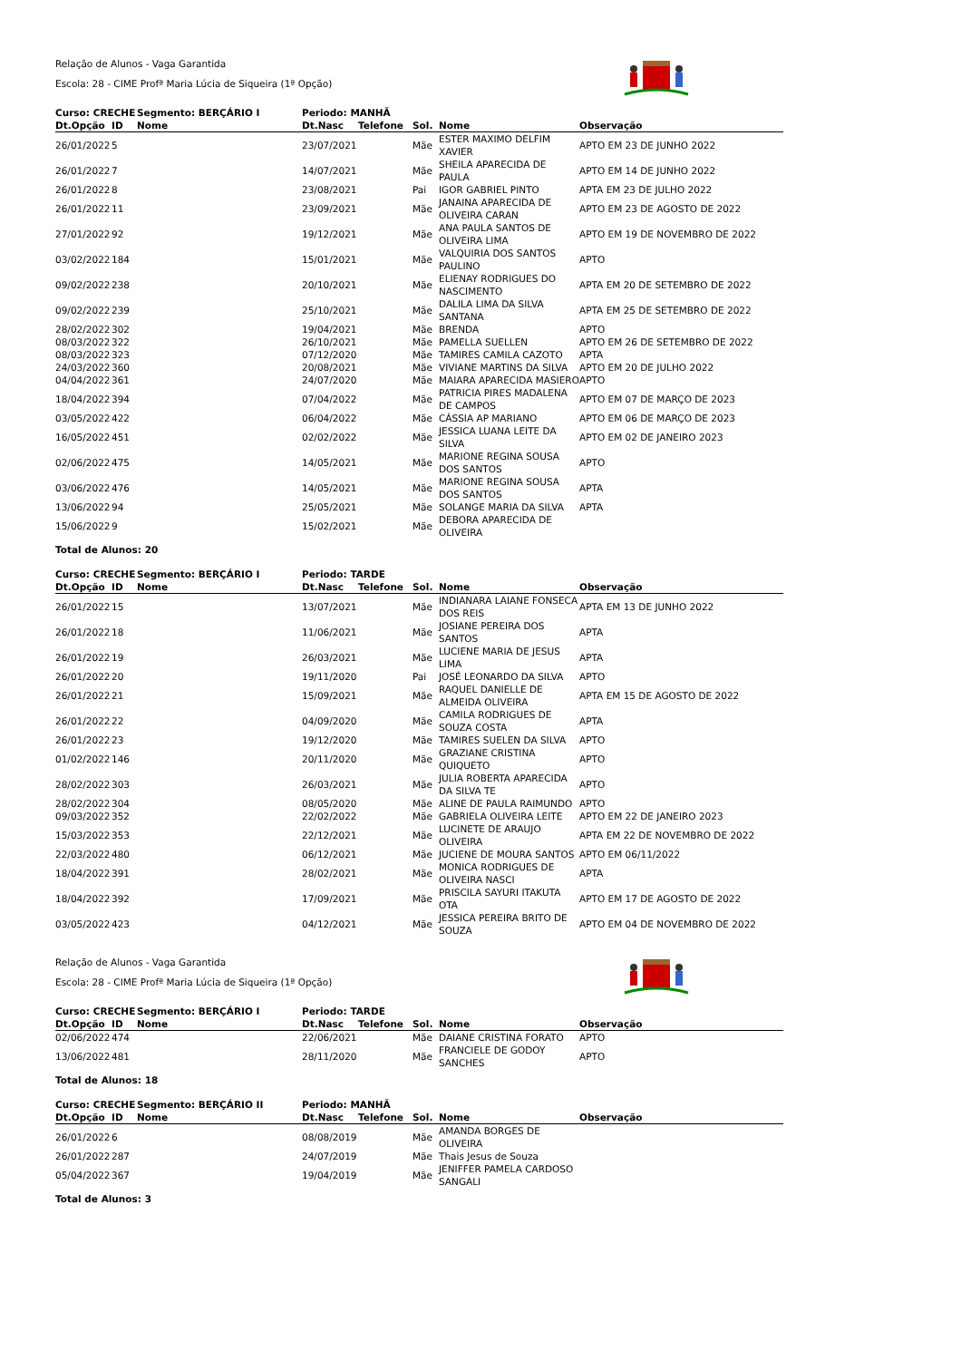Relação de Alunos - Vaga Garantida
Escola: 28 - CIME Profª Maria Lúcia de Siqueira (1ª Opção)
| Curso: CRECHE | | Segmento: BERÇÁRIO I | Periodo: MANHÃ | | | | |
| --- | --- | --- | --- | --- | --- | --- | --- |
| Dt.Opção | ID | Nome | Dt.Nasc | Telefone | Sol. | Nome | Observação |
| 26/01/2022 | 5 | | 23/07/2021 | | Mãe | ESTER MAXIMO DELFIM XAVIER | APTO EM 23 DE JUNHO 2022 |
| 26/01/2022 | 7 | | 14/07/2021 | | Mãe | SHEILA APARECIDA DE PAULA | APTO EM 14 DE JUNHO 2022 |
| 26/01/2022 | 8 | | 23/08/2021 | | Pai | IGOR GABRIEL PINTO | APTA EM 23 DE JULHO 2022 |
| 26/01/2022 | 11 | | 23/09/2021 | | Mãe | JANAINA APARECIDA DE OLIVEIRA CARAN | APTO EM 23 DE AGOSTO DE 2022 |
| 27/01/2022 | 92 | | 19/12/2021 | | Mãe | ANA PAULA SANTOS DE OLIVEIRA LIMA | APTO EM 19 DE NOVEMBRO DE 2022 |
| 03/02/2022 | 184 | | 15/01/2021 | | Mãe | VALQUIRIA DOS SANTOS PAULINO | APTO |
| 09/02/2022 | 238 | | 20/10/2021 | | Mãe | ELIENAY RODRIGUES DO NASCIMENTO | APTA EM 20 DE SETEMBRO DE 2022 |
| 09/02/2022 | 239 | | 25/10/2021 | | Mãe | DALILA LIMA DA SILVA SANTANA | APTA EM 25 DE SETEMBRO DE 2022 |
| 28/02/2022 | 302 | | 19/04/2021 | | Mãe | BRENDA | APTO |
| 08/03/2022 | 322 | | 26/10/2021 | | Mãe | PAMELLA SUELLEN | APTO EM 26 DE SETEMBRO DE 2022 |
| 08/03/2022 | 323 | | 07/12/2020 | | Mãe | TAMIRES CAMILA CAZOTO | APTA |
| 24/03/2022 | 360 | | 20/08/2021 | | Mãe | VIVIANE MARTINS DA SILVA | APTO EM 20 DE JULHO 2022 |
| 04/04/2022 | 361 | | 24/07/2020 | | Mãe | MAIARA APARECIDA MASIERO | APTO |
| 18/04/2022 | 394 | | 07/04/2022 | | Mãe | PATRICIA PIRES MADALENA DE CAMPOS | APTO EM 07 DE MARÇO DE 2023 |
| 03/05/2022 | 422 | | 06/04/2022 | | Mãe | CÁSSIA AP MARIANO | APTO EM 06 DE MARÇO DE 2023 |
| 16/05/2022 | 451 | | 02/02/2022 | | Mãe | JESSICA LUANA LEITE DA SILVA | APTO EM 02 DE JANEIRO 2023 |
| 02/06/2022 | 475 | | 14/05/2021 | | Mãe | MARIONE REGINA SOUSA DOS SANTOS | APTO |
| 03/06/2022 | 476 | | 14/05/2021 | | Mãe | MARIONE REGINA SOUSA DOS SANTOS | APTA |
| 13/06/2022 | 94 | | 25/05/2021 | | Mãe | SOLANGE MARIA DA SILVA | APTA |
| 15/06/2022 | 9 | | 15/02/2021 | | Mãe | DEBORA APARECIDA DE OLIVEIRA | |
Total de Alunos: 20
| Curso: CRECHE | | Segmento: BERÇÁRIO I | Periodo: TARDE | | | | |
| --- | --- | --- | --- | --- | --- | --- | --- |
| Dt.Opção | ID | Nome | Dt.Nasc | Telefone | Sol. | Nome | Observação |
| 26/01/2022 | 15 | | 13/07/2021 | | Mãe | INDIANARA LAIANE FONSECA DOS REIS | APTA EM 13 DE JUNHO 2022 |
| 26/01/2022 | 18 | | 11/06/2021 | | Mãe | JOSIANE PEREIRA DOS SANTOS | APTA |
| 26/01/2022 | 19 | | 26/03/2021 | | Mãe | LUCIENE MARIA DE JESUS LIMA | APTA |
| 26/01/2022 | 20 | | 19/11/2020 | | Pai | JOSÉ LEONARDO DA SILVA | APTO |
| 26/01/2022 | 21 | | 15/09/2021 | | Mãe | RAQUEL DANIELLE DE ALMEIDA OLIVEIRA | APTA EM 15 DE AGOSTO DE 2022 |
| 26/01/2022 | 22 | | 04/09/2020 | | Mãe | CAMILA RODRIGUES DE SOUZA COSTA | APTA |
| 26/01/2022 | 23 | | 19/12/2020 | | Mãe | TAMIRES SUELEN DA SILVA | APTO |
| 01/02/2022 | 146 | | 20/11/2020 | | Mãe | GRAZIANE CRISTINA QUIQUETO | APTO |
| 28/02/2022 | 303 | | 26/03/2021 | | Mãe | JULIA ROBERTA APARECIDA DA SILVA TE | APTO |
| 28/02/2022 | 304 | | 08/05/2020 | | Mãe | ALINE DE PAULA RAIMUNDO | APTO |
| 09/03/2022 | 352 | | 22/02/2022 | | Mãe | GABRIELA OLIVEIRA LEITE | APTO EM 22 DE JANEIRO 2023 |
| 15/03/2022 | 353 | | 22/12/2021 | | Mãe | LUCINETE DE ARAUJO OLIVEIRA | APTA EM 22 DE NOVEMBRO DE 2022 |
| 22/03/2022 | 480 | | 06/12/2021 | | Mãe | JUCIENE DE MOURA SANTOS | APTO EM 06/11/2022 |
| 18/04/2022 | 391 | | 28/02/2021 | | Mãe | MONICA RODRIGUES DE OLIVEIRA NASCI | APTA |
| 18/04/2022 | 392 | | 17/09/2021 | | Mãe | PRISCILA SAYURI ITAKUTA OTA | APTO EM 17 DE AGOSTO DE 2022 |
| 03/05/2022 | 423 | | 04/12/2021 | | Mãe | JESSICA PEREIRA BRITO DE SOUZA | APTO EM 04 DE NOVEMBRO DE 2022 |
Relação de Alunos - Vaga Garantida
Escola: 28 - CIME Profª Maria Lúcia de Siqueira (1ª Opção)
| Curso: CRECHE | | Segmento: BERÇÁRIO I | Periodo: TARDE | | | | |
| --- | --- | --- | --- | --- | --- | --- | --- |
| Dt.Opção | ID | Nome | Dt.Nasc | Telefone | Sol. | Nome | Observação |
| 02/06/2022 | 474 | | 22/06/2021 | | Mãe | DAIANE CRISTINA FORATO | APTO |
| 13/06/2022 | 481 | | 28/11/2020 | | Mãe | FRANCIELE DE GODOY SANCHES | APTO |
Total de Alunos: 18
| Curso: CRECHE | | Segmento: BERÇÁRIO II | Periodo: MANHÃ | | | | |
| --- | --- | --- | --- | --- | --- | --- | --- |
| Dt.Opção | ID | Nome | Dt.Nasc | Telefone | Sol. | Nome | Observação |
| 26/01/2022 | 6 | | 08/08/2019 | | Mãe | AMANDA BORGES DE OLIVEIRA | |
| 26/01/2022 | 287 | | 24/07/2019 | | Mãe | Thais Jesus de Souza | |
| 05/04/2022 | 367 | | 19/04/2019 | | Mãe | JENIFFER PAMELA CARDOSO SANGALI | |
Total de Alunos: 3